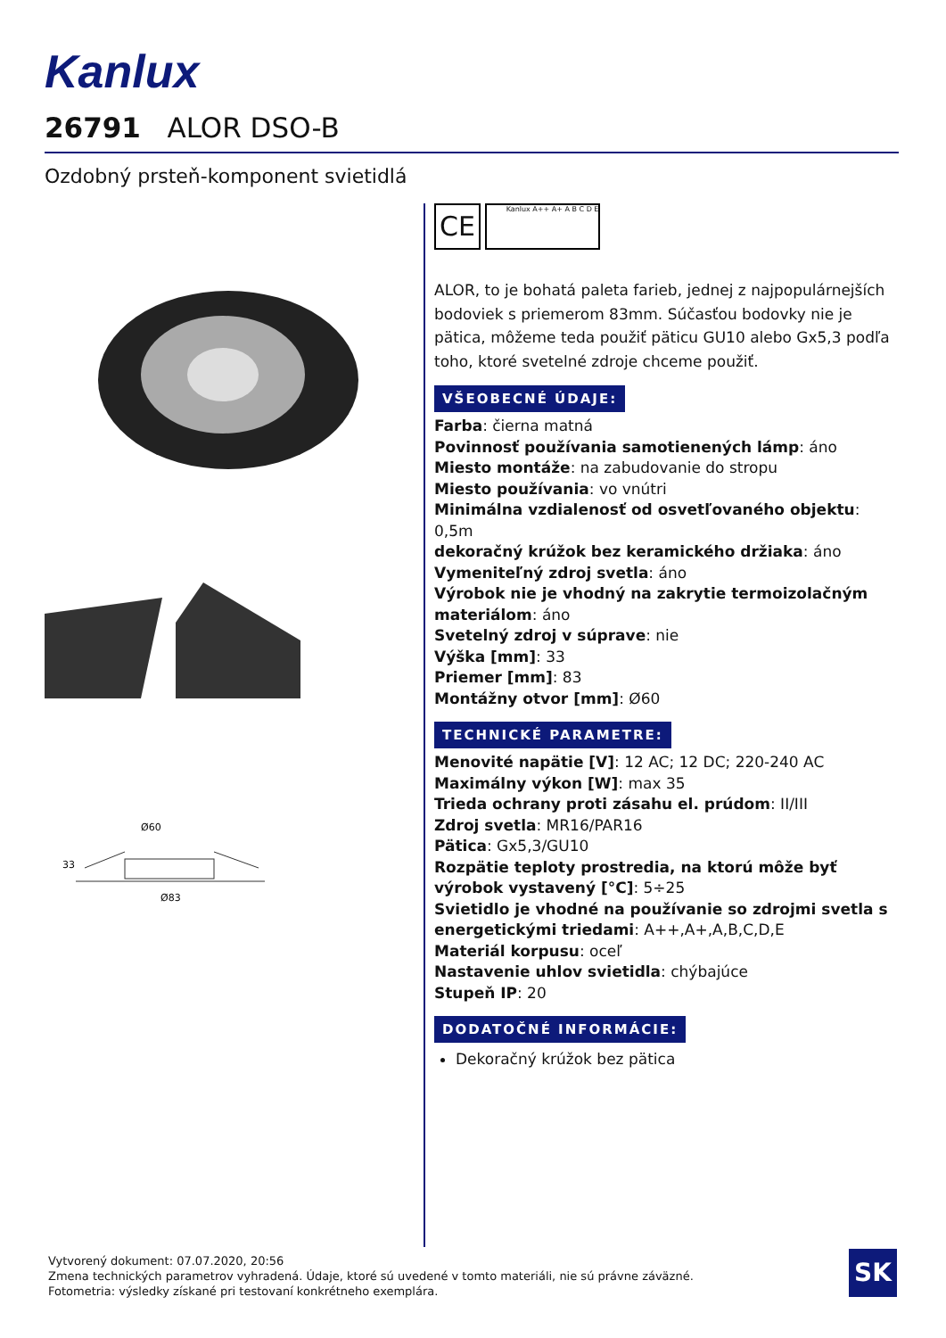Kanlux
26791 ALOR DSO-B
Ozdobný prsteň-komponent svietidlá
Ø60
Ø83
33
CE Kanlux A++ A+ A B C D E
ALOR, to je bohatá paleta farieb, jednej z najpopulárnejších bodoviek s priemerom 83mm. Súčasťou bodovky nie je pätica, môžeme teda použiť päticu GU10 alebo Gx5,3 podľa toho, ktoré svetelné zdroje chceme použiť.
VŠEOBECNÉ ÚDAJE:
Farba: čierna matná
Povinnosť používania samotienených lámp: áno
Miesto montáže: na zabudovanie do stropu
Miesto používania: vo vnútri
Minimálna vzdialenosť od osvetľovaného objektu: 0,5m
dekoračný krúžok bez keramického držiaka: áno
Vymeniteľný zdroj svetla: áno
Výrobok nie je vhodný na zakrytie termoizolačným materiálom: áno
Svetelný zdroj v súprave: nie
Výška [mm]: 33
Priemer [mm]: 83
Montážny otvor [mm]: Ø60
TECHNICKÉ PARAMETRE:
Menovité napätie [V]: 12 AC; 12 DC; 220-240 AC
Maximálny výkon [W]: max 35
Trieda ochrany proti zásahu el. prúdom: II/III
Zdroj svetla: MR16/PAR16
Pätica: Gx5,3/GU10
Rozpätie teploty prostredia, na ktorú môže byť výrobok vystavený [°C]: 5÷25
Svietidlo je vhodné na používanie so zdrojmi svetla s energetickými triedami: A++,A+,A,B,C,D,E
Materiál korpusu: oceľ
Nastavenie uhlov svietidla: chýbajúce
Stupeň IP: 20
DODATOČNÉ INFORMÁCIE:
Dekoračný krúžok bez pätica
Vytvorený dokument: 07.07.2020, 20:56
Zmena technických parametrov vyhradená. Údaje, ktoré sú uvedené v tomto materiáli, nie sú právne záväzné.
Fotometria: výsledky získané pri testovaní konkrétneho exemplára.
SK